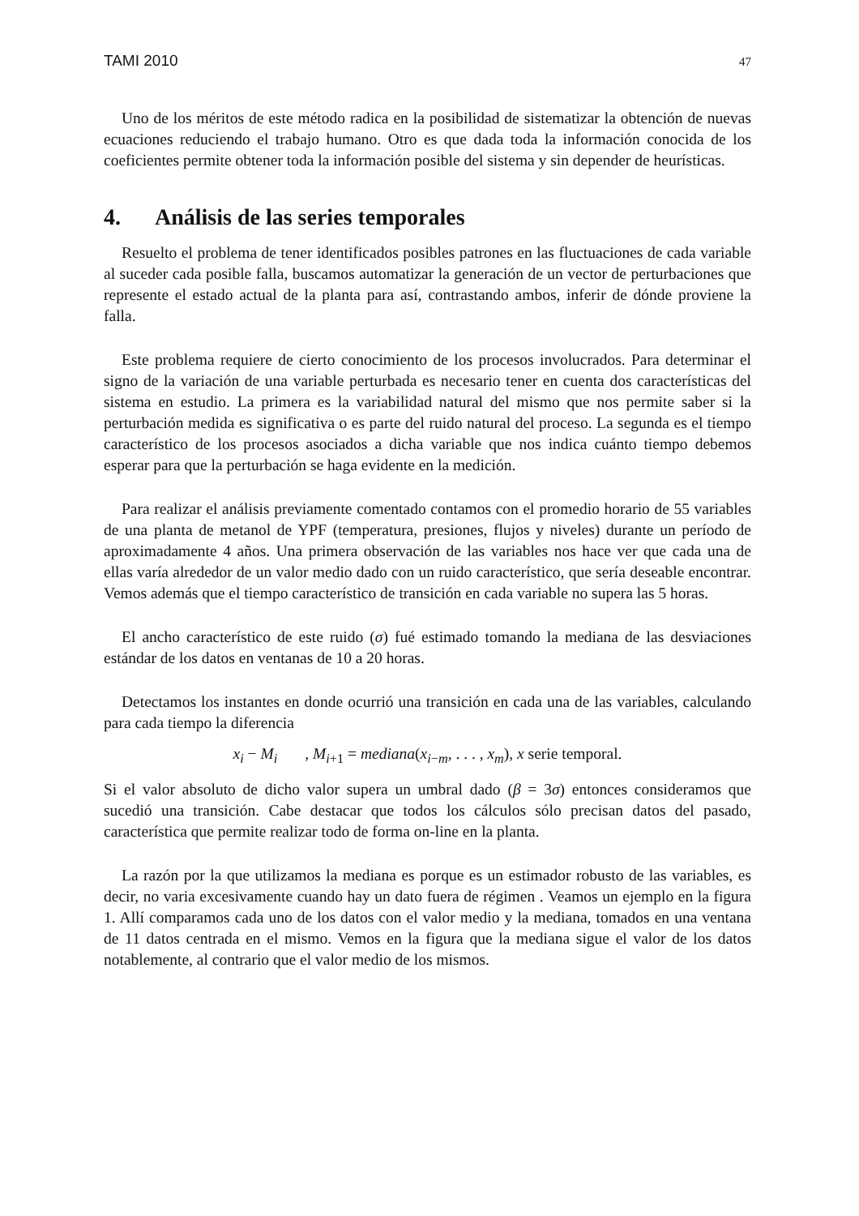TAMI 2010 47
Uno de los méritos de este método radica en la posibilidad de sistematizar la obtención de nuevas ecuaciones reduciendo el trabajo humano. Otro es que dada toda la información conocida de los coeficientes permite obtener toda la información posible del sistema y sin depender de heurísticas.
4. Análisis de las series temporales
Resuelto el problema de tener identificados posibles patrones en las fluctuaciones de cada variable al suceder cada posible falla, buscamos automatizar la generación de un vector de perturbaciones que represente el estado actual de la planta para así, contrastando ambos, inferir de dónde proviene la falla.
Este problema requiere de cierto conocimiento de los procesos involucrados. Para determinar el signo de la variación de una variable perturbada es necesario tener en cuenta dos características del sistema en estudio. La primera es la variabilidad natural del mismo que nos permite saber si la perturbación medida es significativa o es parte del ruido natural del proceso. La segunda es el tiempo característico de los procesos asociados a dicha variable que nos indica cuánto tiempo debemos esperar para que la perturbación se haga evidente en la medición.
Para realizar el análisis previamente comentado contamos con el promedio horario de 55 variables de una planta de metanol de YPF (temperatura, presiones, flujos y niveles) durante un período de aproximadamente 4 años. Una primera observación de las variables nos hace ver que cada una de ellas varía alrededor de un valor medio dado con un ruido característico, que sería deseable encontrar. Vemos además que el tiempo característico de transición en cada variable no supera las 5 horas.
El ancho característico de este ruido (σ) fué estimado tomando la mediana de las desviaciones estándar de los datos en ventanas de 10 a 20 horas.
Detectamos los instantes en donde ocurrió una transición en cada una de las variables, calculando para cada tiempo la diferencia
x<sub>i</sub> − M<sub>i</sub> , M<sub>i+1</sub> = mediana(x<sub>i−m</sub>, . . . , x<sub>m</sub>), x serie temporal.
Si el valor absoluto de dicho valor supera un umbral dado (β = 3σ) entonces consideramos que sucedió una transición. Cabe destacar que todos los cálculos sólo precisan datos del pasado, característica que permite realizar todo de forma on-line en la planta.
La razón por la que utilizamos la mediana es porque es un estimador robusto de las variables, es decir, no varia excesivamente cuando hay un dato fuera de régimen . Veamos un ejemplo en la figura 1. Allí comparamos cada uno de los datos con el valor medio y la mediana, tomados en una ventana de 11 datos centrada en el mismo. Vemos en la figura que la mediana sigue el valor de los datos notablemente, al contrario que el valor medio de los mismos.